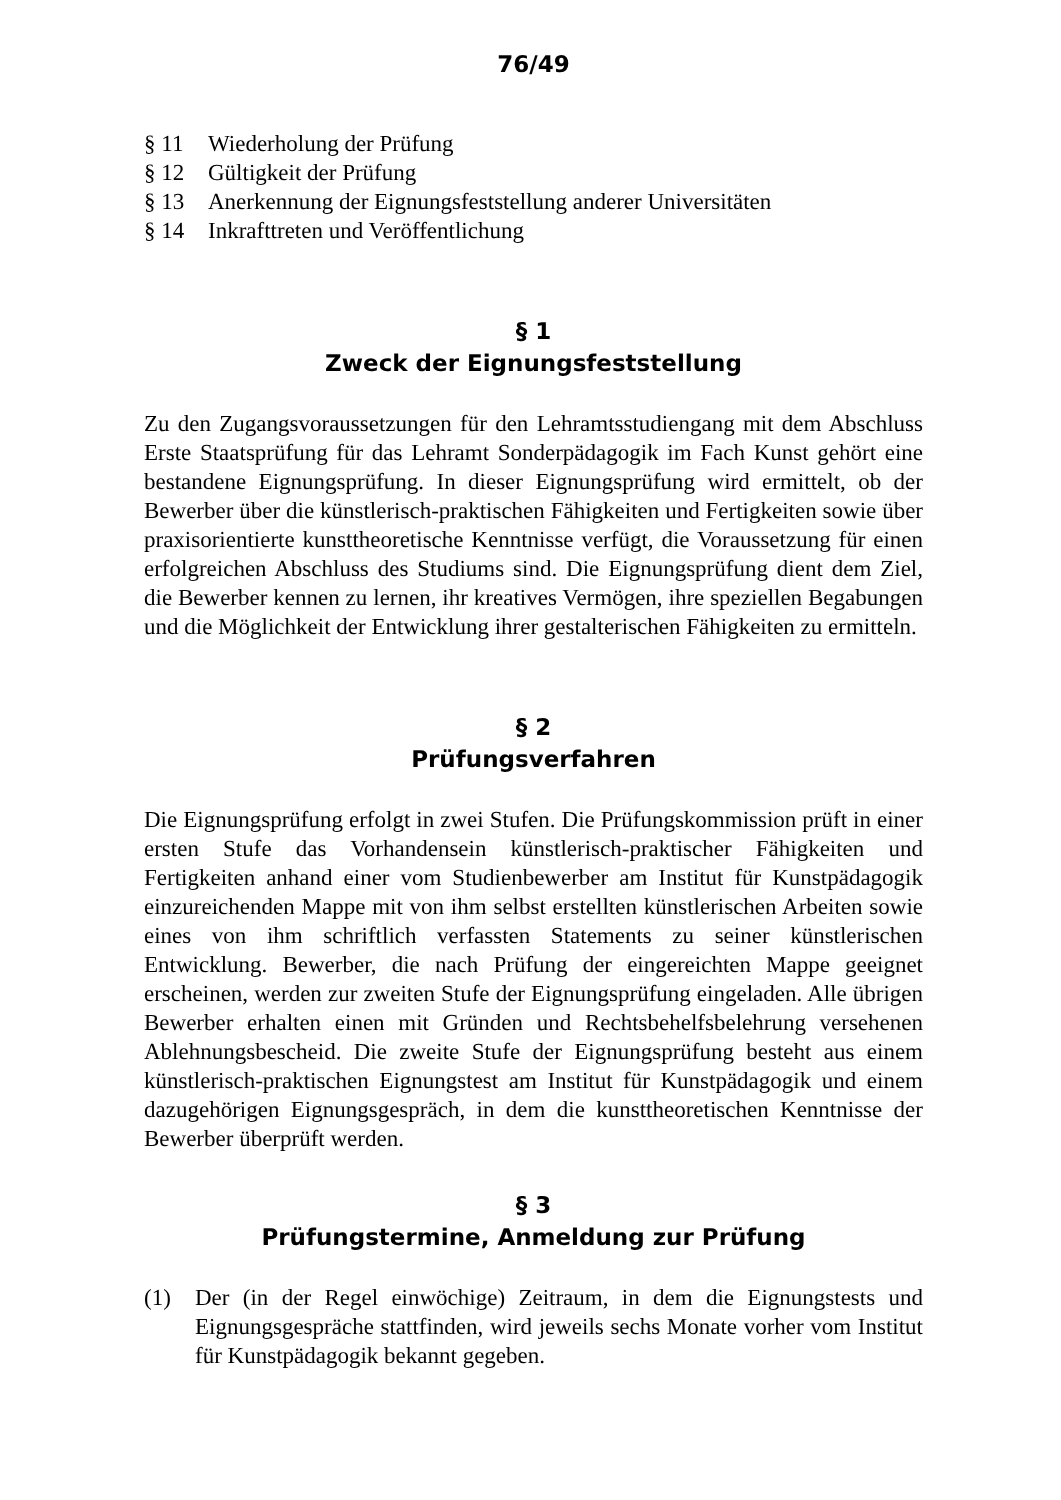76/49
§ 11 Wiederholung der Prüfung
§ 12 Gültigkeit der Prüfung
§ 13 Anerkennung der Eignungsfeststellung anderer Universitäten
§ 14 Inkrafttreten und Veröffentlichung
§ 1
Zweck der Eignungsfeststellung
Zu den Zugangsvoraussetzungen für den Lehramtsstudiengang mit dem Abschluss Erste Staatsprüfung für das Lehramt Sonderpädagogik im Fach Kunst gehört eine bestandene Eignungsprüfung. In dieser Eignungsprüfung wird ermittelt, ob der Bewerber über die künstlerisch-praktischen Fähigkeiten und Fertigkeiten sowie über praxisorientierte kunsttheoretische Kenntnisse verfügt, die Voraussetzung für einen erfolgreichen Abschluss des Studiums sind. Die Eignungsprüfung dient dem Ziel, die Bewerber kennen zu lernen, ihr kreatives Vermögen, ihre speziellen Begabungen und die Möglichkeit der Entwicklung ihrer gestalterischen Fähigkeiten zu ermitteln.
§ 2
Prüfungsverfahren
Die Eignungsprüfung erfolgt in zwei Stufen. Die Prüfungskommission prüft in einer ersten Stufe das Vorhandensein künstlerisch-praktischer Fähigkeiten und Fertigkeiten anhand einer vom Studienbewerber am Institut für Kunstpädagogik einzureichenden Mappe mit von ihm selbst erstellten künstlerischen Arbeiten sowie eines von ihm schriftlich verfassten Statements zu seiner künstlerischen Entwicklung. Bewerber, die nach Prüfung der eingereichten Mappe geeignet erscheinen, werden zur zweiten Stufe der Eignungsprüfung eingeladen. Alle übrigen Bewerber erhalten einen mit Gründen und Rechtsbehelfsbelehrung versehenen Ablehnungsbescheid. Die zweite Stufe der Eignungsprüfung besteht aus einem künstlerisch-praktischen Eignungstest am Institut für Kunstpädagogik und einem dazugehörigen Eignungsgespräch, in dem die kunsttheoretischen Kenntnisse der Bewerber überprüft werden.
§ 3
Prüfungstermine, Anmeldung zur Prüfung
(1) Der (in der Regel einwöchige) Zeitraum, in dem die Eignungstests und Eignungsgespräche stattfinden, wird jeweils sechs Monate vorher vom Institut für Kunstpädagogik bekannt gegeben.